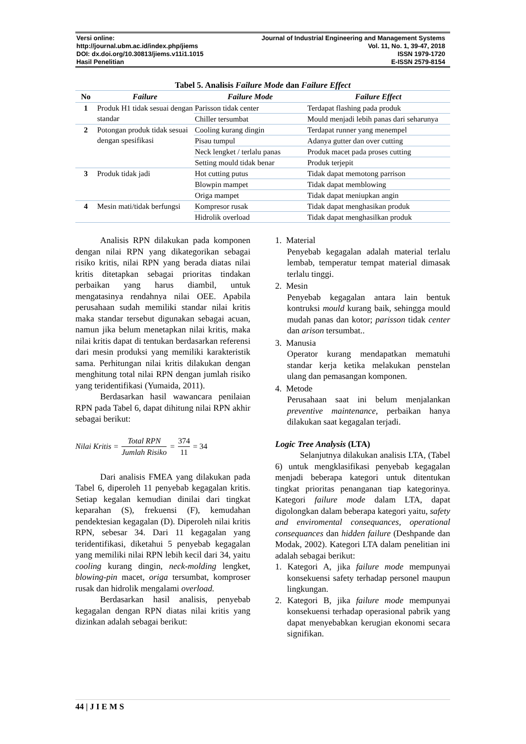Versi online:
http://journal.ubm.ac.id/index.php/jiems
DOI: dx.doi.org/10.30813/jiems.v11i1.1015
Hasil Penelitian
Journal of Industrial Engineering and Management Systems
Vol. 11, No. 1, 39-47, 2018
ISSN 1979-1720
E-ISSN 2579-8154
Tabel 5. Analisis Failure Mode dan Failure Effect
| No | Failure | Failure Mode | Failure Effect |
| --- | --- | --- | --- |
| 1 | Produk H1 tidak sesuai dengan standar | Parisson tidak center | Terdapat flashing pada produk |
| | | Chiller tersumbat | Mould menjadi lebih panas dari seharunya |
| 2 | Potongan produk tidak sesuai dengan spesifikasi | Cooling kurang dingin | Terdapat runner yang menempel |
| | | Pisau tumpul | Adanya gutter dan over cutting |
| | | Neck lengket / terlalu panas | Produk macet pada proses cutting |
| | | Setting mould tidak benar | Produk terjepit |
| 3 | Produk tidak jadi | Hot cutting putus | Tidak dapat memotong parrison |
| | | Blowpin mampet | Tidak dapat memblowing |
| | | Origa mampet | Tidak dapat meniupkan angin |
| 4 | Mesin mati/tidak berfungsi | Kompresor rusak | Tidak dapat menghasikan produk |
| | | Hidrolik overload | Tidak dapat menghasilkan produk |
Analisis RPN dilakukan pada komponen dengan nilai RPN yang dikategorikan sebagai risiko kritis, nilai RPN yang berada diatas nilai kritis ditetapkan sebagai prioritas tindakan perbaikan yang harus diambil, untuk mengatasinya rendahnya nilai OEE. Apabila perusahaan sudah memiliki standar nilai kritis maka standar tersebut digunakan sebagai acuan, namun jika belum menetapkan nilai kritis, maka nilai kritis dapat di tentukan berdasarkan referensi dari mesin produksi yang memiliki karakteristik sama. Perhitungan nilai kritis dilakukan dengan menghitung total nilai RPN dengan jumlah risiko yang teridentifikasi (Yumaida, 2011).
Berdasarkan hasil wawancara penilaian RPN pada Tabel 6, dapat dihitung nilai RPN akhir sebagai berikut:
Nilai Kritis = Total RPN Jumlah Risiko = 374 11 = 34
Dari analisis FMEA yang dilakukan pada Tabel 6, diperoleh 11 penyebab kegagalan kritis. Setiap kegalan kemudian dinilai dari tingkat keparahan (S), frekuensi (F), kemudahan pendektesian kegagalan (D). Diperoleh nilai kritis RPN, sebesar 34. Dari 11 kegagalan yang teridentifikasi, diketahui 5 penyebab kegagalan yang memiliki nilai RPN lebih kecil dari 34, yaitu cooling kurang dingin, neck-molding lengket, blowing-pin macet, origa tersumbat, komproser rusak dan hidrolik mengalami overload.
Berdasarkan hasil analisis, penyebab kegagalan dengan RPN diatas nilai kritis yang dizinkan adalah sebagai berikut:
1. Material
Penyebab kegagalan adalah material terlalu lembab, temperatur tempat material dimasak terlalu tinggi.
2. Mesin
Penyebab kegagalan antara lain bentuk kontruksi mould kurang baik, sehingga mould mudah panas dan kotor; parisson tidak center dan arison tersumbat..
3. Manusia
Operator kurang mendapatkan mematuhi standar kerja ketika melakukan penstelan ulang dan pemasangan komponen.
4. Metode
Perusahaan saat ini belum menjalankan preventive maintenance, perbaikan hanya dilakukan saat kegagalan terjadi.
Logic Tree Analysis (LTA)
Selanjutnya dilakukan analisis LTA, (Tabel 6) untuk mengklasifikasi penyebab kegagalan menjadi beberapa kategori untuk ditentukan tingkat prioritas penanganan tiap kategorinya. Kategori failure mode dalam LTA, dapat digolongkan dalam beberapa kategori yaitu, safety and enviromental consequances, operational consequances dan hidden failure (Deshpande dan Modak, 2002). Kategori LTA dalam penelitian ini adalah sebagai berikut:
1. Kategori A, jika failure mode mempunyai konsekuensi safety terhadap personel maupun lingkungan.
2. Kategori B, jika failure mode mempunyai konsekuensi terhadap operasional pabrik yang dapat menyebabkan kerugian ekonomi secara signifikan.
44 | J I E M S